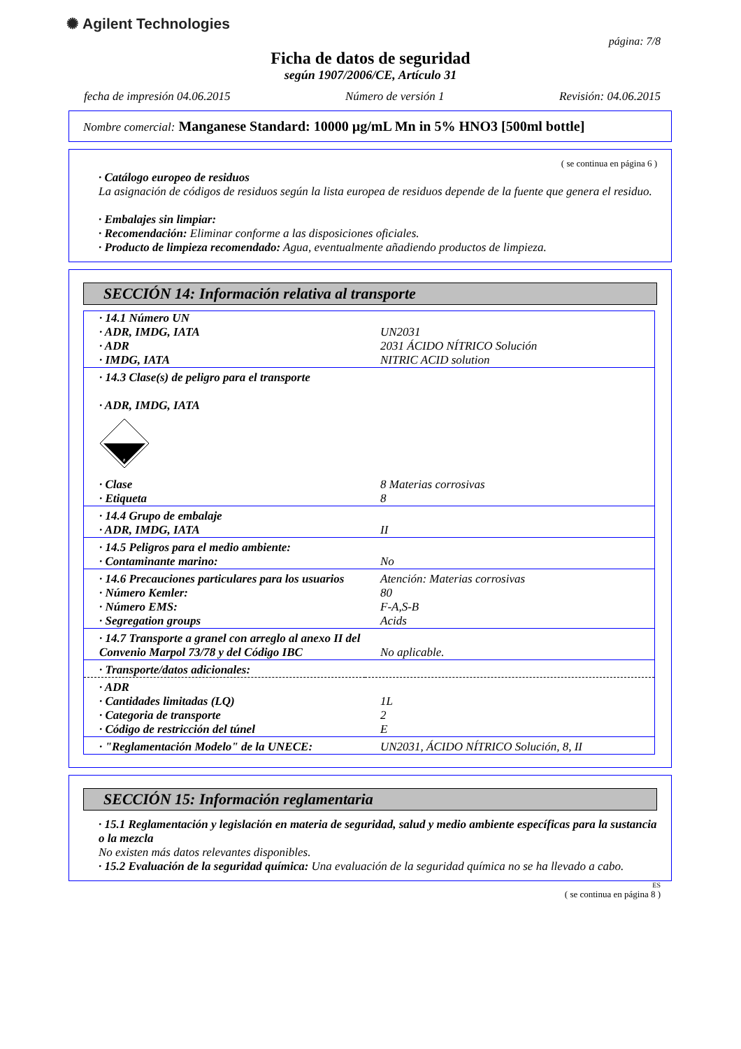✺ Agilent Technologies
página: 7/8
Ficha de datos de seguridad
según 1907/2006/CE, Artículo 31
fecha de impresión 04.06.2015 Número de versión 1 Revisión: 04.06.2015
Nombre comercial: Manganese Standard: 10000 µg/mL Mn in 5% HNO3 [500ml bottle]
( se continua en página 6 )
· Catálogo europeo de residuos
La asignación de códigos de residuos según la lista europea de residuos depende de la fuente que genera el residuo.
· Embalajes sin limpiar:
· Recomendación: Eliminar conforme a las disposiciones oficiales.
· Producto de limpieza recomendado: Agua, eventualmente añadiendo productos de limpieza.
SECCIÓN 14: Información relativa al transporte
| · 14.1 Número UN | |
| · ADR, IMDG, IATA | UN2031 |
| · ADR | 2031 ÁCIDO NÍTRICO Solución |
| · IMDG, IATA | NITRIC ACID solution |
| · 14.3 Clase(s) de peligro para el transporte · ADR, IMDG, IATA 8 | |
| · Clase | 8 Materias corrosivas |
| · Etiqueta | 8 |
| · 14.4 Grupo de embalaje | |
| · ADR, IMDG, IATA | II |
| · 14.5 Peligros para el medio ambiente: | |
| · Contaminante marino: | No |
| · 14.6 Precauciones particulares para los usuarios | Atención: Materias corrosivas |
| · Número Kemler: | 80 |
| · Número EMS: | F-A,S-B |
| · Segregation groups | Acids |
| · 14.7 Transporte a granel con arreglo al anexo II del Convenio Marpol 73/78 y del Código IBC | No aplicable. |
| · Transporte/datos adicionales: | |
| · ADR | |
| · Cantidades limitadas (LQ) | 1L |
| · Categoria de transporte | 2 |
| · Código de restricción del túnel | E |
| · "Reglamentación Modelo" de la UNECE: | UN2031, ÁCIDO NÍTRICO Solución, 8, II |
SECCIÓN 15: Información reglamentaria
· 15.1 Reglamentación y legislación en materia de seguridad, salud y medio ambiente específicas para la sustancia o la mezcla
No existen más datos relevantes disponibles.
· 15.2 Evaluación de la seguridad química: Una evaluación de la seguridad química no se ha llevado a cabo.
ES
( se continua en página 8 )